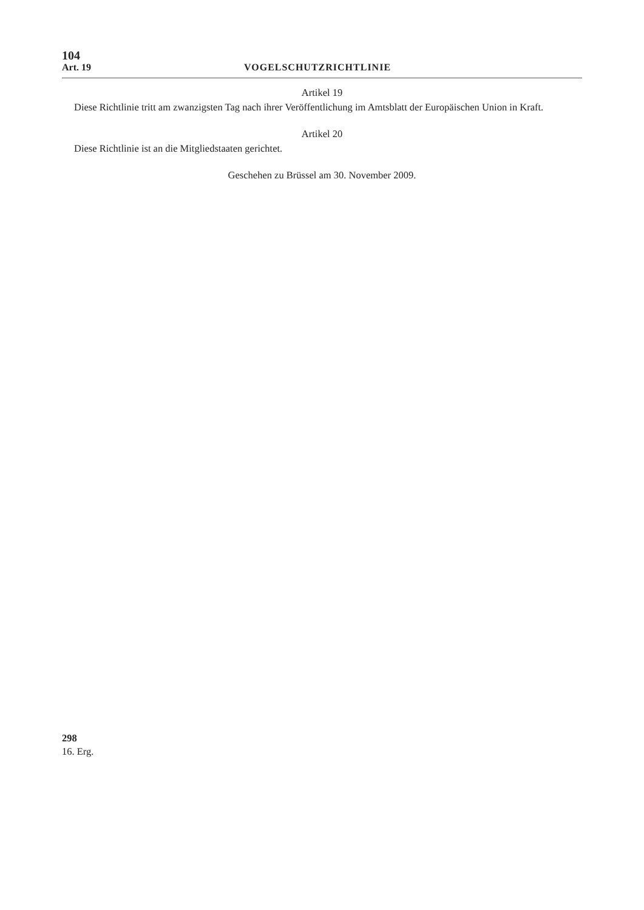104
Art. 19 VOGELSCHUTZRICHTLINIE
Artikel 19
Diese Richtlinie tritt am zwanzigsten Tag nach ihrer Veröffentlichung im Amtsblatt der Europäischen Union in Kraft.
Artikel 20
Diese Richtlinie ist an die Mitgliedstaaten gerichtet.
Geschehen zu Brüssel am 30. November 2009.
298
16. Erg.